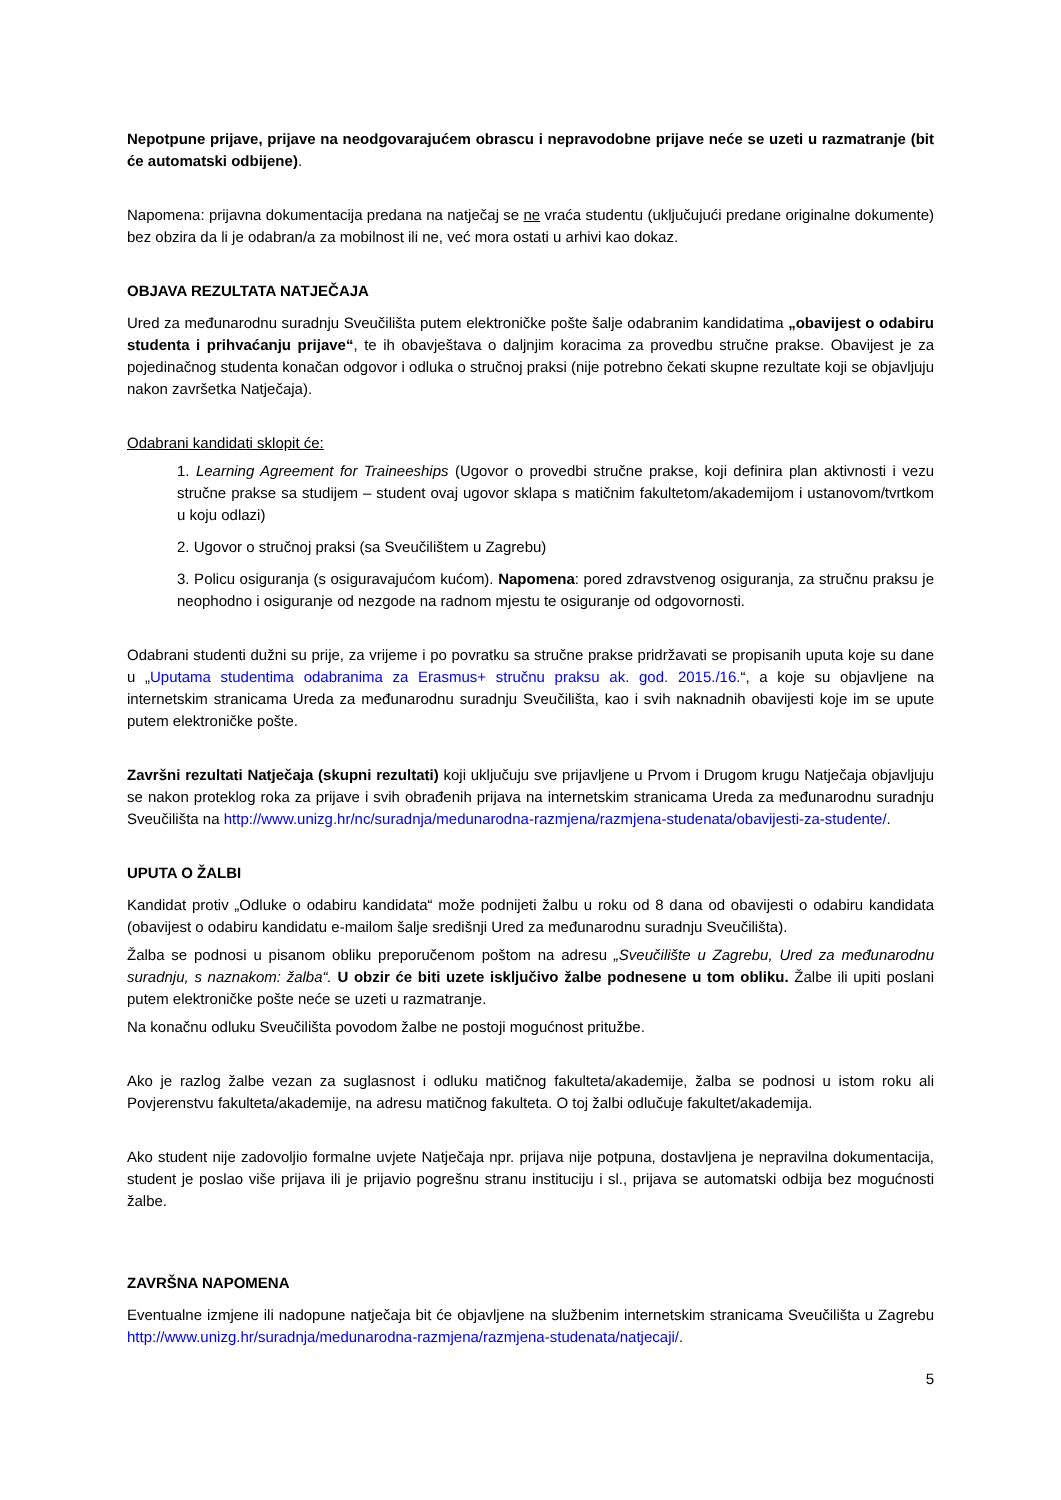Nepotpune prijave, prijave na neodgovarajućem obrascu i nepravodobne prijave neće se uzeti u razmatranje (bit će automatski odbijene).
Napomena: prijavna dokumentacija predana na natječaj se ne vraća studentu (uključujući predane originalne dokumente) bez obzira da li je odabran/a za mobilnost ili ne, već mora ostati u arhivi kao dokaz.
OBJAVA REZULTATA NATJEČAJA
Ured za međunarodnu suradnju Sveučilišta putem elektroničke pošte šalje odabranim kandidatima „obavijest o odabiru studenta i prihvaćanju prijave“, te ih obavještava o daljnjim koracima za provedbu stručne prakse. Obavijest je za pojedinačnog studenta konačan odgovor i odluka o stručnoj praksi (nije potrebno čekati skupne rezultate koji se objavljuju nakon završetka Natječaja).
Odabrani kandidati sklopit će:
1. Learning Agreement for Traineeships (Ugovor o provedbi stručne prakse, koji definira plan aktivnosti i vezu stručne prakse sa studijem – student ovaj ugovor sklapa s matičnim fakultetom/akademijom i ustanovom/tvrtkom u koju odlazi)
2. Ugovor o stručnoj praksi (sa Sveučilištem u Zagrebu)
3. Policu osiguranja (s osiguravajućom kućom). Napomena: pored zdravstvenog osiguranja, za stručnu praksu je neophodno i osiguranje od nezgode na radnom mjestu te osiguranje od odgovornosti.
Odabrani studenti dužni su prije, za vrijeme i po povratku sa stručne prakse pridržavati se propisanih uputa koje su dane u „Uputama studentima odabranima za Erasmus+ stručnu praksu ak. god. 2015./16.“, a koje su objavljene na internetskim stranicama Ureda za međunarodnu suradnju Sveučilišta, kao i svih naknadnih obavijesti koje im se upute putem elektroničke pošte.
Završni rezultati Natječaja (skupni rezultati) koji uključuju sve prijavljene u Prvom i Drugom krugu Natječaja objavljuju se nakon proteklog roka za prijave i svih obrađenih prijava na internetskim stranicama Ureda za međunarodnu suradnju Sveučilišta na http://www.unizg.hr/nc/suradnja/medunarodna-razmjena/razmjena-studenata/obavijesti-za-studente/.
UPUTA O ŽALBI
Kandidat protiv „Odluke o odabiru kandidata“ može podnijeti žalbu u roku od 8 dana od obavijesti o odabiru kandidata (obavijest o odabiru kandidatu e-mailom šalje središnji Ured za međunarodnu suradnju Sveučilišta).
Žalba se podnosi u pisanom obliku preporučenom poštom na adresu „Sveučilište u Zagrebu, Ured za međunarodnu suradnju, s naznakom: žalba“. U obzir će biti uzete isključivo žalbe podnesene u tom obliku. Žalbe ili upiti poslani putem elektroničke pošte neće se uzeti u razmatranje.
Na konačnu odluku Sveučilišta povodom žalbe ne postoji mogućnost pritužbe.
Ako je razlog žalbe vezan za suglasnost i odluku matičnog fakulteta/akademije, žalba se podnosi u istom roku ali Povjerenstvu fakulteta/akademije, na adresu matičnog fakulteta. O toj žalbi odlučuje fakultet/akademija.
Ako student nije zadovoljio formalne uvjete Natječaja npr. prijava nije potpuna, dostavljena je nepravilna dokumentacija, student je poslao više prijava ili je prijavio pogrešnu stranu instituciju i sl., prijava se automatski odbija bez mogućnosti žalbe.
ZAVRŠNA NAPOMENA
Eventualne izmjene ili nadopune natječaja bit će objavljene na službenim internetskim stranicama Sveučilišta u Zagrebu http://www.unizg.hr/suradnja/medunarodna-razmjena/razmjena-studenata/natjecaji/.
5